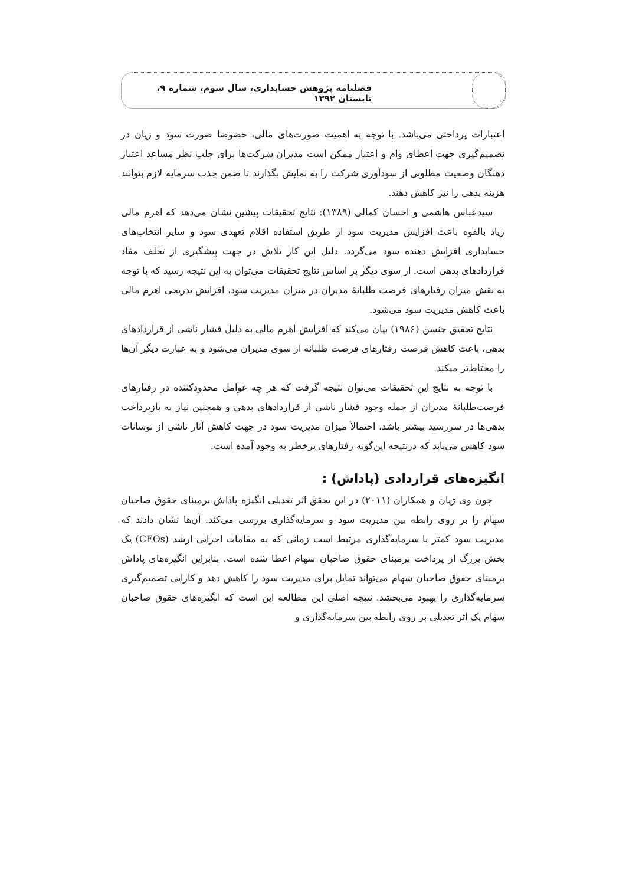فصلنامه پژوهش حسابداری، سال سوم، شماره ۹، تابستان ۱۳۹۲
اعتبارات پرداختی می‌باشد. با توجه به اهمیت صورت‌های مالی، خصوصا صورت سود و زیان در تصمیم‌گیری جهت اعطای وام و اعتبار ممکن است مدیران شرکت‌ها برای جلب نظر مساعد اعتبار دهنگان وصعیت مطلوبی از سودآوری شرکت را به نمایش بگذارند تا ضمن جذب سرمایه لازم بتوانند هزینه بدهی را نیز کاهش دهند.
سیدعباس هاشمی و احسان کمالی (۱۳۸۹): نتایج تحقیقات پیشین نشان می‌دهد که اهرم مالی زیاد بالقوه باعث افزایش مدیریت سود از طریق استفاده اقلام تعهدی سود و سایر انتخاب‌های حسابداری افزایش دهنده سود می‌گردد. دلیل این کار تلاش در جهت پیشگیری از تخلف مفاد قراردادهای بدهی است. از سوی دیگر بر اساس نتایج تحقیقات می‌توان به این نتیجه رسید که با توجه به نقش میزان رفتارهای فرصت طلبانهٔ مدیران در میزان مدیریت سود، افزایش تدریجی اهرم مالی باعث کاهش مدیریت سود می‌شود.
نتایج تحقیق جنسن (۱۹۸۶) بیان می‌کند که افزایش اهرم مالی به دلیل فشار ناشی از قراردادهای بدهی، باعث کاهش فرصت رفتارهای فرصت طلبانه از سوی مدیران می‌شود و به عبارت دیگر آن‌ها را محتاط‌تر میکند.
با توجه به نتایج این تحقیقات می‌توان نتیجه گرفت که هر چه عوامل محدودکننده در رفتارهای فرصت‌طلبانهٔ مدیران از جمله وجود فشار ناشی از قراردادهای بدهی و همچنین نیاز به بازپرداخت بدهی‌ها در سررسید بیشتر باشد، احتمالاً میزان مدیریت سود در جهت کاهش آثار ناشی از نوسانات سود کاهش می‌یابد که درنتیجه این‌گونه رفتارهای پرخطر به وجود آمده است.
انگیزه‌های قراردادی (پاداش) :
چون وی ژیان و همکاران (۲۰۱۱) در این تحقق اثر تعدیلی انگیزه پاداش برمبنای حقوق صاحبان سهام را بر روی رابطه بین مدیریت سود و سرمایه‌گذاری بررسی می‌کند. آن‌ها نشان دادند که مدیریت سود کمتر با سرمایه‌گذاری مرتبط است زمانی که به مقامات اجرایی ارشد (CEOs) یک بخش بزرگ از پرداخت برمبنای حقوق صاحبان سهام اعطا شده است. بنابراین انگیزه‌های پاداش برمبنای حقوق صاحبان سهام می‌تواند تمایل برای مدیریت سود را کاهش دهد و کارایی تصمیم‌گیری سرمایه‌گذاری را بهبود می‌بخشد. نتیجه اصلی این مطالعه این است که انگیزه‌های حقوق صاحبان سهام یک اثر تعدیلی بر روی رابطه بین سرمایه‌گذاری و